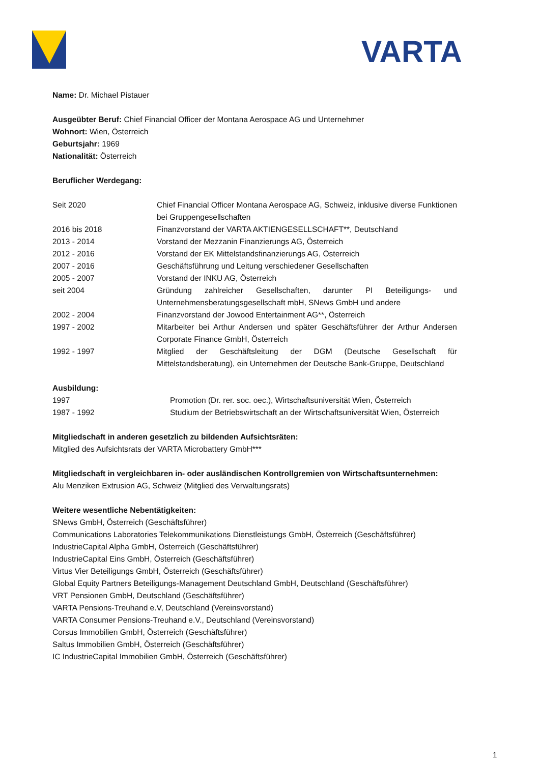VARTA
Name: Dr. Michael Pistauer
Ausgeübter Beruf: Chief Financial Officer der Montana Aerospace AG und Unternehmer
Wohnort: Wien, Österreich
Geburtsjahr: 1969
Nationalität: Österreich
Beruflicher Werdegang:
| Seit 2020 | Chief Financial Officer Montana Aerospace AG, Schweiz, inklusive diverse Funktionen bei Gruppengesellschaften |
| 2016 bis 2018 | Finanzvorstand der VARTA AKTIENGESELLSCHAFT**, Deutschland |
| 2013 - 2014 | Vorstand der Mezzanin Finanzierungs AG, Österreich |
| 2012 - 2016 | Vorstand der EK Mittelstandsfinanzierungs AG, Österreich |
| 2007 - 2016 | Geschäftsführung und Leitung verschiedener Gesellschaften |
| 2005 - 2007 | Vorstand der INKU AG, Österreich |
| seit 2004 | Gründung zahlreicher Gesellschaften, darunter PI Beteiligungs- und Unternehmensberatungsgesellschaft mbH, SNews GmbH und andere |
| 2002 - 2004 | Finanzvorstand der Jowood Entertainment AG**, Österreich |
| 1997 - 2002 | Mitarbeiter bei Arthur Andersen und später Geschäftsführer der Arthur Andersen Corporate Finance GmbH, Österreich |
| 1992 - 1997 | Mitglied der Geschäftsleitung der DGM (Deutsche Gesellschaft für Mittelstandsberatung), ein Unternehmen der Deutsche Bank-Gruppe, Deutschland |
Ausbildung:
| 1997 | Promotion (Dr. rer. soc. oec.), Wirtschaftsuniversität Wien, Österreich |
| 1987 - 1992 | Studium der Betriebswirtschaft an der Wirtschaftsuniversität Wien, Österreich |
Mitgliedschaft in anderen gesetzlich zu bildenden Aufsichtsräten:
Mitglied des Aufsichtsrats der VARTA Microbattery GmbH***
Mitgliedschaft in vergleichbaren in- oder ausländischen Kontrollgremien von Wirtschaftsunternehmen:
Alu Menziken Extrusion AG, Schweiz (Mitglied des Verwaltungsrats)
Weitere wesentliche Nebentätigkeiten:
SNews GmbH, Österreich (Geschäftsführer)
Communications Laboratories Telekommunikations Dienstleistungs GmbH, Österreich (Geschäftsführer)
IndustrieCapital Alpha GmbH, Österreich (Geschäftsführer)
IndustrieCapital Eins GmbH, Österreich (Geschäftsführer)
Virtus Vier Beteiligungs GmbH, Österreich (Geschäftsführer)
Global Equity Partners Beteiligungs-Management Deutschland GmbH, Deutschland (Geschäftsführer)
VRT Pensionen GmbH, Deutschland (Geschäftsführer)
VARTA Pensions-Treuhand e.V, Deutschland (Vereinsvorstand)
VARTA Consumer Pensions-Treuhand e.V., Deutschland (Vereinsvorstand)
Corsus Immobilien GmbH, Österreich (Geschäftsführer)
Saltus Immobilien GmbH, Österreich (Geschäftsführer)
IC IndustrieCapital Immobilien GmbH, Österreich (Geschäftsführer)
1